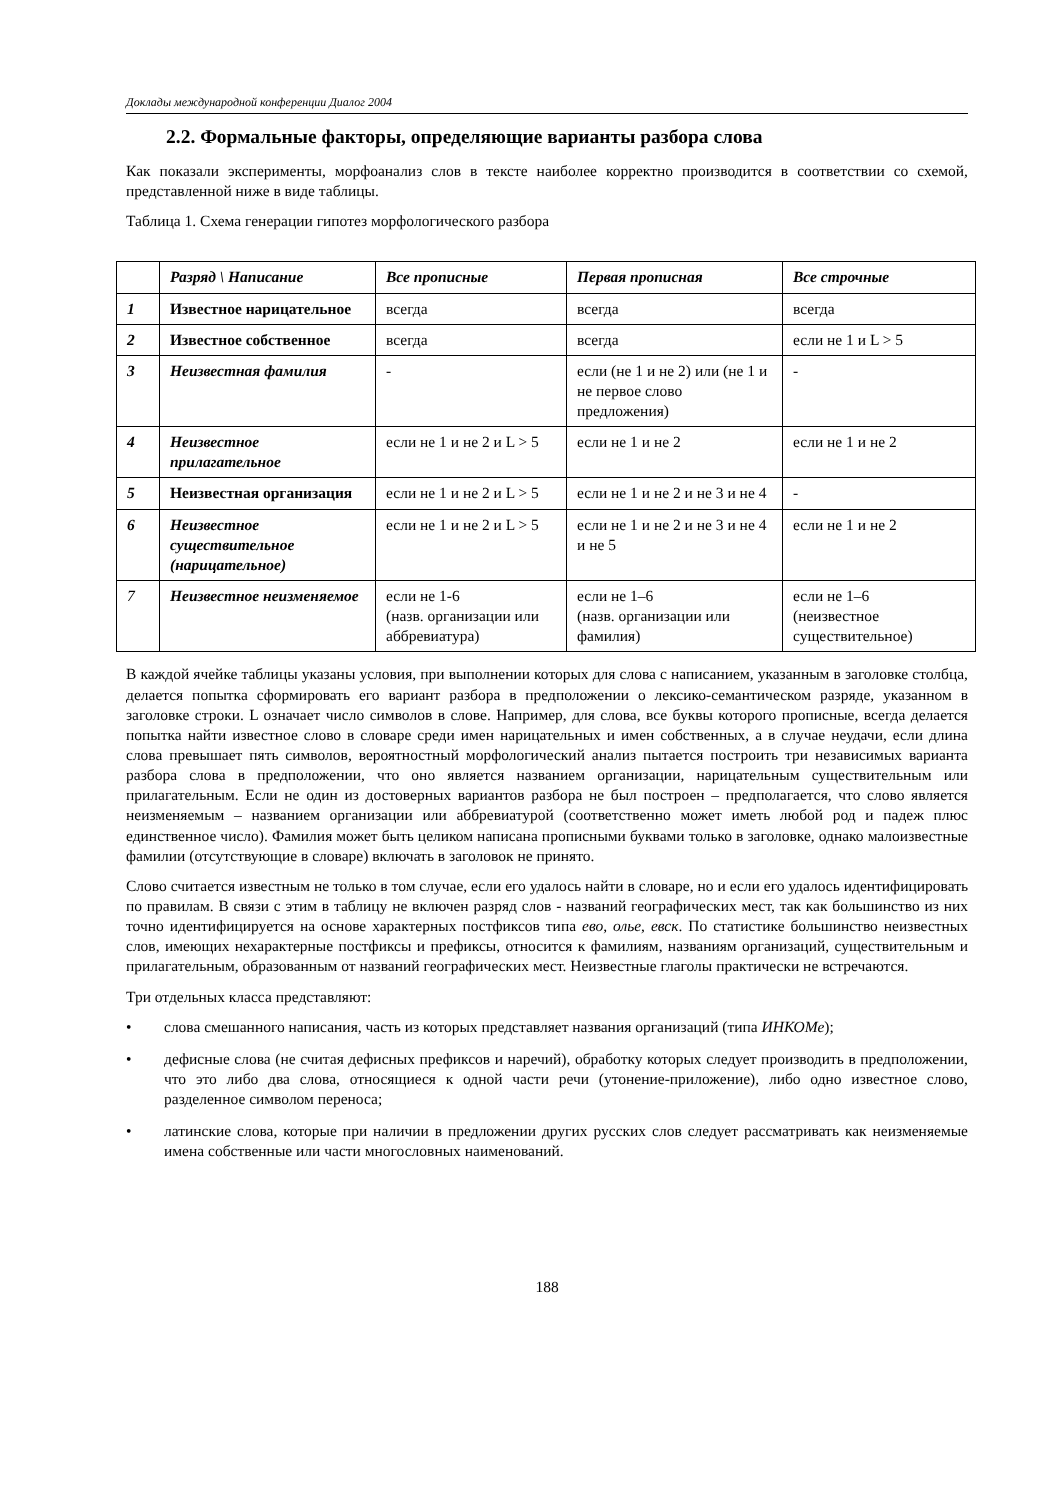Доклады международной конференции Диалог 2004
2.2. Формальные факторы, определяющие варианты разбора слова
Как показали эксперименты, морфоанализ слов в тексте наиболее корректно производится в соответствии со схемой, представленной ниже в виде таблицы.
Таблица 1. Схема генерации гипотез морфологического разбора
| | Разряд \ Написание | Все прописные | Первая прописная | Все строчные |
| --- | --- | --- | --- | --- |
| 1 | Известное нарицательное | всегда | всегда | всегда |
| 2 | Известное собственное | всегда | всегда | если не 1 и L > 5 |
| 3 | Неизвестная фамилия | - | если (не 1 и не 2) или (не 1 и не первое слово предложения) | - |
| 4 | Неизвестное прилагательное | если не 1 и не 2 и L > 5 | если не 1 и не 2 | если не 1 и не 2 |
| 5 | Неизвестная организация | если не 1 и не 2 и L > 5 | если не 1 и не 2 и не 3 и не 4 | - |
| 6 | Неизвестное существительное (нарицательное) | если не 1 и не 2 и L > 5 | если не 1 и не 2 и не 3 и не 4 и не 5 | если не 1 и не 2 |
| 7 | Неизвестное неизменяемое | если не 1-6 (назв. организации или аббревиатура) | если не 1–6 (назв. организации или фамилия) | если не 1–6 (неизвестное существительное) |
В каждой ячейке таблицы указаны условия, при выполнении которых для слова с написанием, указанным в заголовке столбца, делается попытка сформировать его вариант разбора в предположении о лексико-семантическом разряде, указанном в заголовке строки. L означает число символов в слове. Например, для слова, все буквы которого прописные, всегда делается попытка найти известное слово в словаре среди имен нарицательных и имен собственных, а в случае неудачи, если длина слова превышает пять символов, вероятностный морфологический анализ пытается построить три независимых варианта разбора слова в предположении, что оно является названием организации, нарицательным существительным или прилагательным. Если не один из достоверных вариантов разбора не был построен – предполагается, что слово является неизменяемым – названием организации или аббревиатурой (соответственно может иметь любой род и падеж плюс единственное число). Фамилия может быть целиком написана прописными буквами только в заголовке, однако малоизвестные фамилии (отсутствующие в словаре) включать в заголовок не принято.
Слово считается известным не только в том случае, если его удалось найти в словаре, но и если его удалось идентифицировать по правилам. В связи с этим в таблицу не включен разряд слов - названий географических мест, так как большинство из них точно идентифицируется на основе характерных постфиксов типа ево, олье, евск. По статистике большинство неизвестных слов, имеющих нехарактерные постфиксы и префиксы, относится к фамилиям, названиям организаций, существительным и прилагательным, образованным от названий географических мест. Неизвестные глаголы практически не встречаются.
Три отдельных класса представляют:
• слова смешанного написания, часть из которых представляет названия организаций (типа ИНКОМе);
• дефисные слова (не считая дефисных префиксов и наречий), обработку которых следует производить в предположении, что это либо два слова, относящиеся к одной части речи (утонение-приложение), либо одно известное слово, разделенное символом переноса;
• латинские слова, которые при наличии в предложении других русских слов следует рассматривать как неизменяемые имена собственные или части многословных наименований.
188